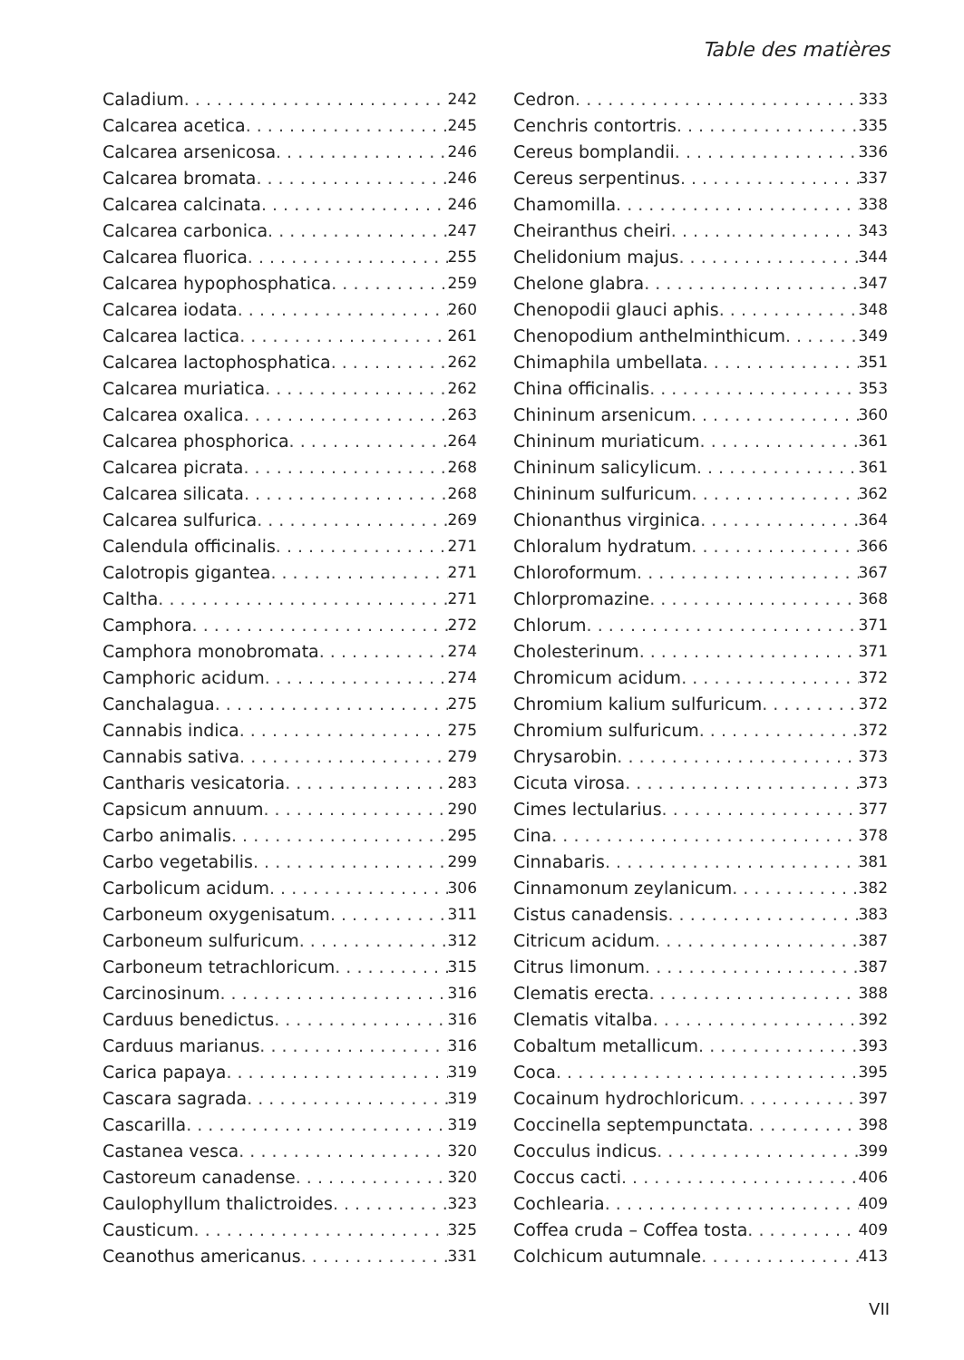Table des matières
Caladium 242
Calcarea acetica 245
Calcarea arsenicosa 246
Calcarea bromata 246
Calcarea calcinata 246
Calcarea carbonica 247
Calcarea fluorica 255
Calcarea hypophosphatica 259
Calcarea iodata 260
Calcarea lactica 261
Calcarea lactophosphatica 262
Calcarea muriatica 262
Calcarea oxalica 263
Calcarea phosphorica 264
Calcarea picrata 268
Calcarea silicata 268
Calcarea sulfurica 269
Calendula officinalis 271
Calotropis gigantea 271
Caltha 271
Camphora 272
Camphora monobromata 274
Camphoric acidum 274
Canchalagua 275
Cannabis indica 275
Cannabis sativa 279
Cantharis vesicatoria 283
Capsicum annuum 290
Carbo animalis 295
Carbo vegetabilis 299
Carbolicum acidum 306
Carboneum oxygenisatum 311
Carboneum sulfuricum 312
Carboneum tetrachloricum 315
Carcinosinum 316
Carduus benedictus 316
Carduus marianus 316
Carica papaya 319
Cascara sagrada 319
Cascarilla 319
Castanea vesca 320
Castoreum canadense 320
Caulophyllum thalictroides 323
Causticum 325
Ceanothus americanus 331
Cedron 333
Cenchris contortris 335
Cereus bomplandii 336
Cereus serpentinus 337
Chamomilla 338
Cheiranthus cheiri 343
Chelidonium majus 344
Chelone glabra 347
Chenopodii glauci aphis 348
Chenopodium anthelminthicum 349
Chimaphila umbellata 351
China officinalis 353
Chininum arsenicum 360
Chininum muriaticum 361
Chininum salicylicum 361
Chininum sulfuricum 362
Chionanthus virginica 364
Chloralum hydratum 366
Chloroformum 367
Chlorpromazine 368
Chlorum 371
Cholesterinum 371
Chromicum acidum 372
Chromium kalium sulfuricum 372
Chromium sulfuricum 372
Chrysarobin 373
Cicuta virosa 373
Cimes lectularius 377
Cina 378
Cinnabaris 381
Cinnamonum zeylanicum 382
Cistus canadensis 383
Citricum acidum 387
Citrus limonum 387
Clematis erecta 388
Clematis vitalba 392
Cobaltum metallicum 393
Coca 395
Cocainum hydrochloricum 397
Coccinella septempunctata 398
Cocculus indicus 399
Coccus cacti 406
Cochlearia 409
Coffea cruda – Coffea tosta 409
Colchicum autumnale 413
VII